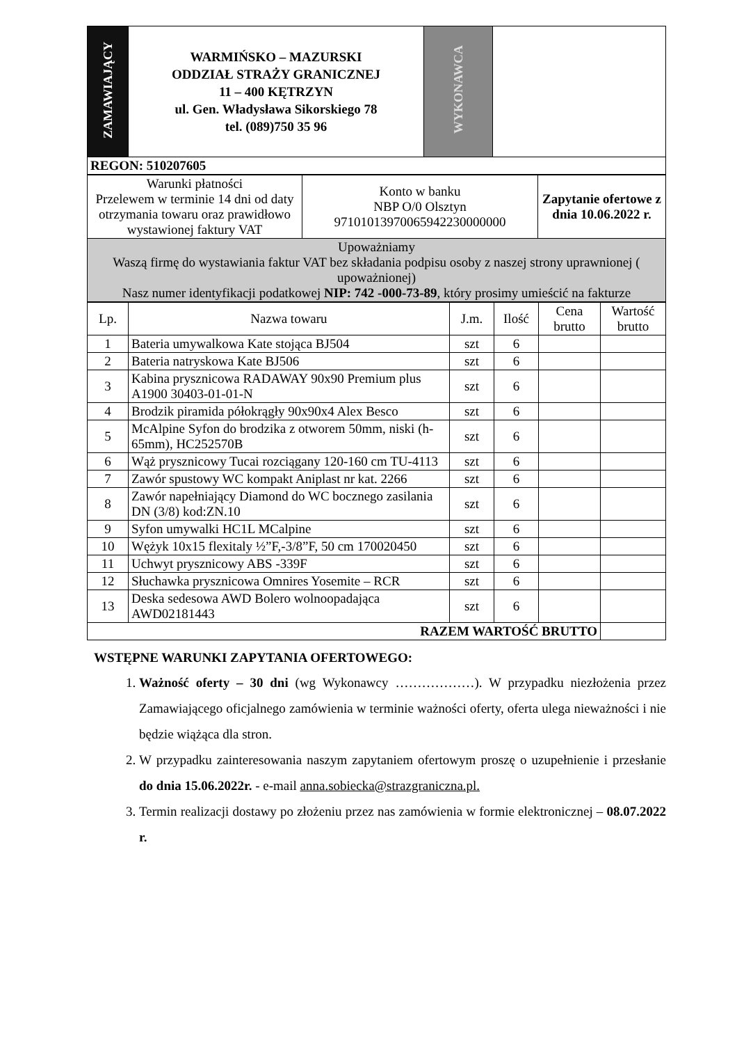| ZAMAWIAJĄCY | WARMIŃSKO – MAZURSKI ODDZIAŁ STRAŻY GRANICZNEJ 11 – 400 KĘTRZYN ul. Gen. Władysława Sikorskiego 78 tel. (089)750 35 96 | WYKONAWCA | |
| REGON: 510207605 | | | |
| Warunki płatności Przelewem w terminie 14 dni od daty otrzymania towaru oraz prawidłowo wystawionej faktury VAT | Konto w banku NBP O/0 Olsztyn 97101013970065942230000000 | Zapytanie ofertowe z dnia 10.06.2022 r. |
| Upoważniamy Waszą firmę do wystawiania faktur VAT bez składania podpisu osoby z naszej strony uprawnionej ( upoważnionej) Nasz numer identyfikacji podatkowej NIP: 742 -000-73-89 , który prosimy umieścić na fakturze | | |
| Lp. | Nazwa towaru | J.m. | Ilość | Cena brutto | Wartość brutto |
| --- | --- | --- | --- | --- | --- |
| 1 | Bateria umywalkowa Kate stojąca BJ504 | szt | 6 | | |
| 2 | Bateria natryskowa Kate BJ506 | szt | 6 | | |
| 3 | Kabina prysznicowa RADAWAY 90x90 Premium plus A1900 30403-01-01-N | szt | 6 | | |
| 4 | Brodzik piramida półokrągły 90x90x4 Alex Besco | szt | 6 | | |
| 5 | McAlpine Syfon do brodzika z otworem 50mm, niski (h-65mm), HC252570B | szt | 6 | | |
| 6 | Wąż prysznicowy Tucai rozciągany 120-160 cm TU-4113 | szt | 6 | | |
| 7 | Zawór spustowy WC kompakt Aniplast nr kat. 2266 | szt | 6 | | |
| 8 | Zawór napełniający Diamond do WC bocznego zasilania DN (3/8) kod:ZN.10 | szt | 6 | | |
| 9 | Syfon umywalki HC1L MCalpine | szt | 6 | | |
| 10 | Wężyk 10x15 flexitaly ½”F,-3/8”F, 50 cm 170020450 | szt | 6 | | |
| 11 | Uchwyt prysznicowy ABS -339F | szt | 6 | | |
| 12 | Słuchawka prysznicowa Omnires Yosemite – RCR | szt | 6 | | |
| 13 | Deska sedesowa AWD Bolero wolnoopadająca AWD02181443 | szt | 6 | | |
| RAZEM WARTOŚĆ BRUTTO | | | | | |
WSTĘPNE WARUNKI ZAPYTANIA OFERTOWEGO:
1. Ważność oferty – 30 dni (wg Wykonawcy ………………). W przypadku niezłożenia przez Zamawiającego oficjalnego zamówienia w terminie ważności oferty, oferta ulega nieważności i nie będzie wiążąca dla stron.
2. W przypadku zainteresowania naszym zapytaniem ofertowym proszę o uzupełnienie i przesłanie do dnia 15.06.2022r. - e-mail anna.sobiecka@strazgraniczna.pl.
3. Termin realizacji dostawy po złożeniu przez nas zamówienia w formie elektronicznej – 08.07.2022 r.